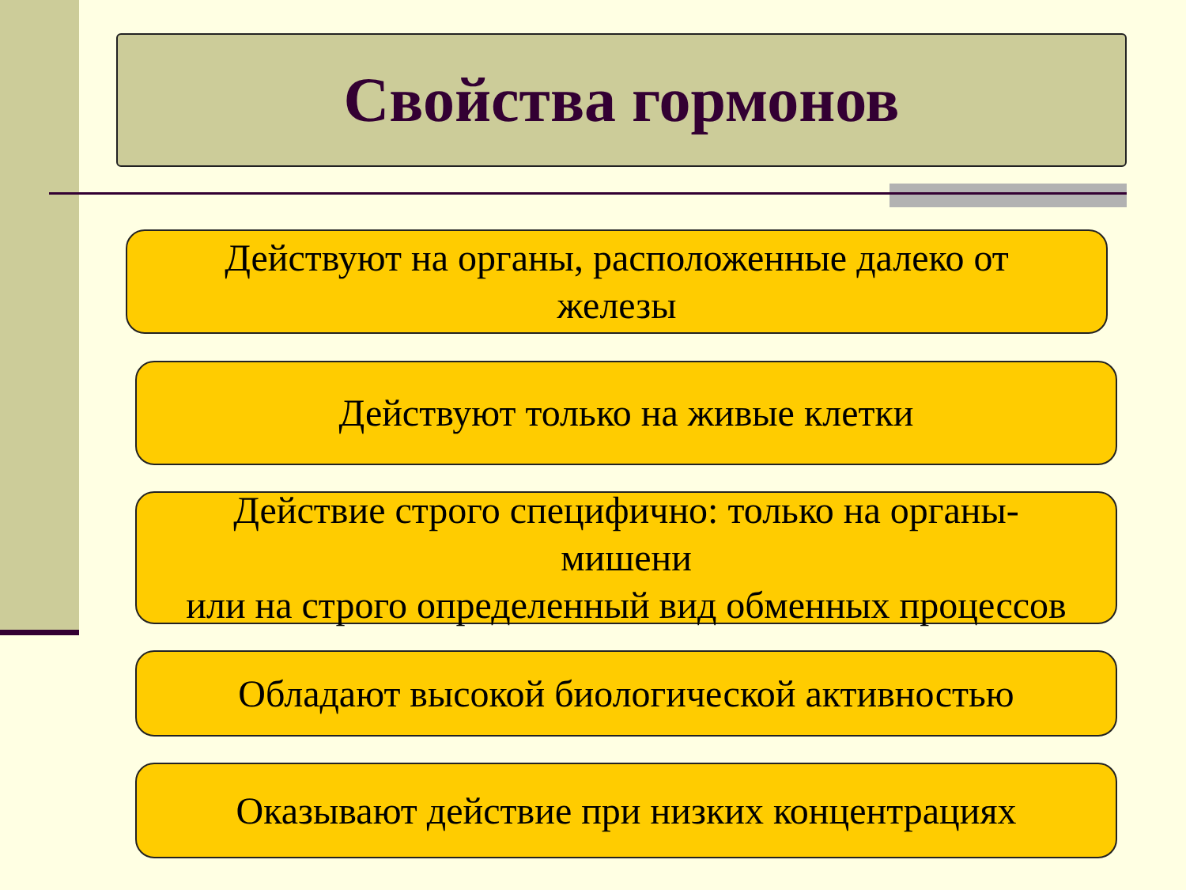Свойства гормонов
Действуют на органы, расположенные далеко от
железы
Действуют только на живые клетки
Действие строго специфично: только на органы-
мишени
или на строго определенный вид обменных процессов
Обладают высокой биологической активностью
Оказывают действие при низких концентрациях